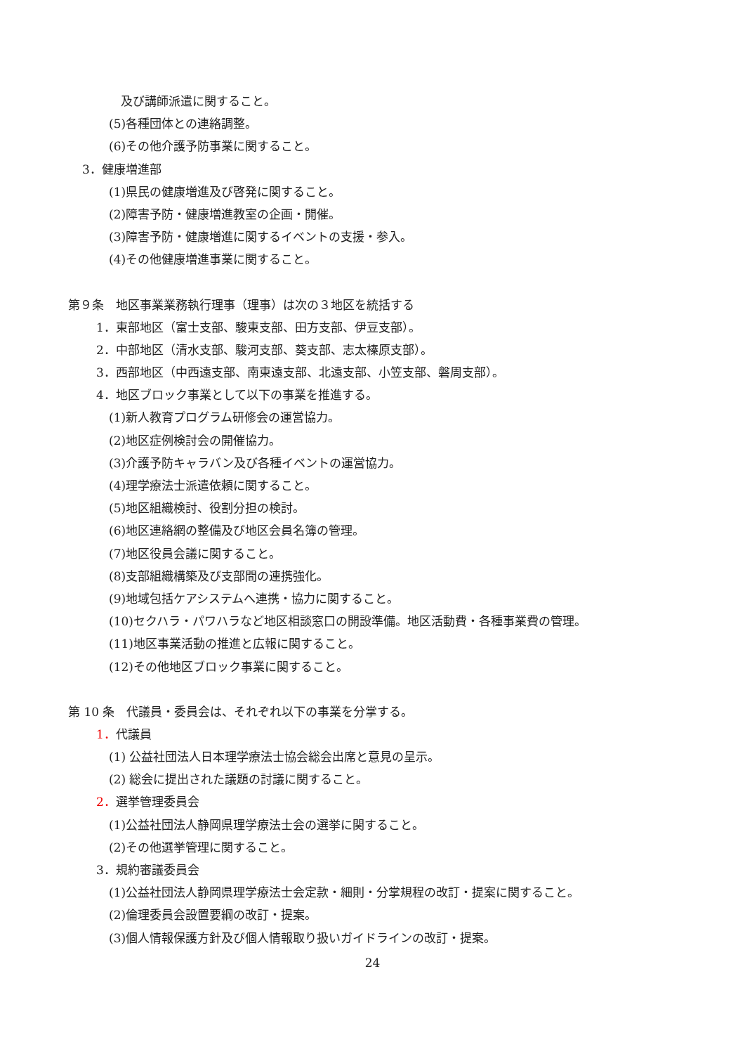及び講師派遣に関すること。
(5)各種団体との連絡調整。
(6)その他介護予防事業に関すること。
3．健康増進部
(1)県民の健康増進及び啓発に関すること。
(2)障害予防・健康増進教室の企画・開催。
(3)障害予防・健康増進に関するイベントの支援・参入。
(4)その他健康増進事業に関すること。
第９条　地区事業業務執行理事（理事）は次の３地区を統括する
1．東部地区（富士支部、駿東支部、田方支部、伊豆支部）。
2．中部地区（清水支部、駿河支部、葵支部、志太榛原支部）。
3．西部地区（中西遠支部、南東遠支部、北遠支部、小笠支部、磐周支部）。
4．地区ブロック事業として以下の事業を推進する。
(1)新人教育プログラム研修会の運営協力。
(2)地区症例検討会の開催協力。
(3)介護予防キャラバン及び各種イベントの運営協力。
(4)理学療法士派遣依頼に関すること。
(5)地区組織検討、役割分担の検討。
(6)地区連絡網の整備及び地区会員名簿の管理。
(7)地区役員会議に関すること。
(8)支部組織構築及び支部間の連携強化。
(9)地域包括ケアシステムへ連携・協力に関すること。
(10)セクハラ・パワハラなど地区相談窓口の開設準備。地区活動費・各種事業費の管理。
(11)地区事業活動の推進と広報に関すること。
(12)その他地区ブロック事業に関すること。
第 10 条　代議員・委員会は、それぞれ以下の事業を分掌する。
1．代議員
(1) 公益社団法人日本理学療法士協会総会出席と意見の呈示。
(2) 総会に提出された議題の討議に関すること。
2．選挙管理委員会
(1)公益社団法人静岡県理学療法士会の選挙に関すること。
(2)その他選挙管理に関すること。
3．規約審議委員会
(1)公益社団法人静岡県理学療法士会定款・細則・分掌規程の改訂・提案に関すること。
(2)倫理委員会設置要綱の改訂・提案。
(3)個人情報保護方針及び個人情報取り扱いガイドラインの改訂・提案。
24